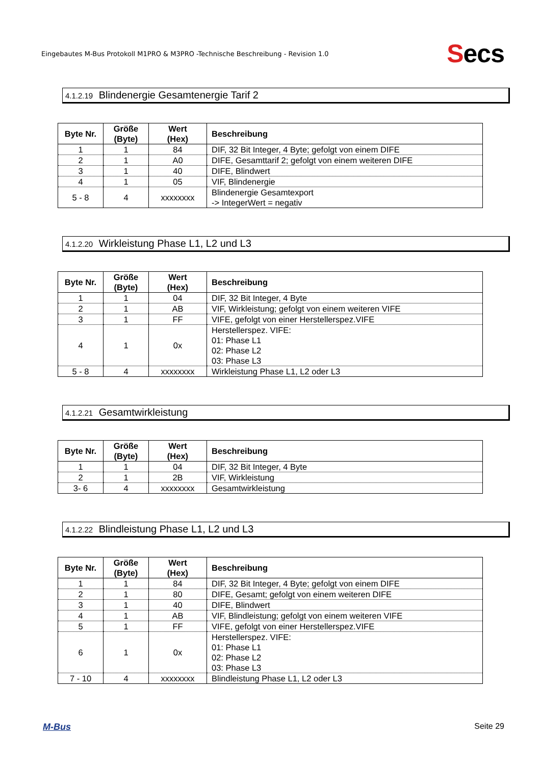Eingebautes M-Bus Protokoll M1PRO & M3PRO -Technische Beschreibung - Revision 1.0
Secs
4.1.2.19 Blindenergie Gesamtenergie Tarif 2
| Byte Nr. | Größe (Byte) | Wert (Hex) | Beschreibung |
| --- | --- | --- | --- |
| 1 | 1 | 84 | DIF, 32 Bit Integer, 4 Byte; gefolgt von einem DIFE |
| 2 | 1 | A0 | DIFE, Gesamttarif 2; gefolgt von einem weiteren DIFE |
| 3 | 1 | 40 | DIFE, Blindwert |
| 4 | 1 | 05 | VIF, Blindenergie |
| 5 - 8 | 4 | xxxxxxxx | Blindenergie Gesamtexport -> IntegerWert = negativ |
4.1.2.20 Wirkleistung Phase L1, L2 und L3
| Byte Nr. | Größe (Byte) | Wert (Hex) | Beschreibung |
| --- | --- | --- | --- |
| 1 | 1 | 04 | DIF, 32 Bit Integer, 4 Byte |
| 2 | 1 | AB | VIF, Wirkleistung; gefolgt von einem weiteren VIFE |
| 3 | 1 | FF | VIFE, gefolgt von einer Herstellerspez.VIFE |
| 4 | 1 | 0x | Herstellerspez. VIFE: 01: Phase L1 02: Phase L2 03: Phase L3 |
| 5 - 8 | 4 | xxxxxxxx | Wirkleistung Phase L1, L2 oder L3 |
4.1.2.21 Gesamtwirkleistung
| Byte Nr. | Größe (Byte) | Wert (Hex) | Beschreibung |
| --- | --- | --- | --- |
| 1 | 1 | 04 | DIF, 32 Bit Integer, 4 Byte |
| 2 | 1 | 2B | VIF, Wirkleistung |
| 3- 6 | 4 | xxxxxxxx | Gesamtwirkleistung |
4.1.2.22 Blindleistung Phase L1, L2 und L3
| Byte Nr. | Größe (Byte) | Wert (Hex) | Beschreibung |
| --- | --- | --- | --- |
| 1 | 1 | 84 | DIF, 32 Bit Integer, 4 Byte; gefolgt von einem DIFE |
| 2 | 1 | 80 | DIFE, Gesamt; gefolgt von einem weiteren DIFE |
| 3 | 1 | 40 | DIFE, Blindwert |
| 4 | 1 | AB | VIF, Blindleistung; gefolgt von einem weiteren VIFE |
| 5 | 1 | FF | VIFE, gefolgt von einer Herstellerspez.VIFE |
| 6 | 1 | 0x | Herstellerspez. VIFE: 01: Phase L1 02: Phase L2 03: Phase L3 |
| 7 - 10 | 4 | xxxxxxxx | Blindleistung Phase L1, L2 oder L3 |
M-Bus Seite 29